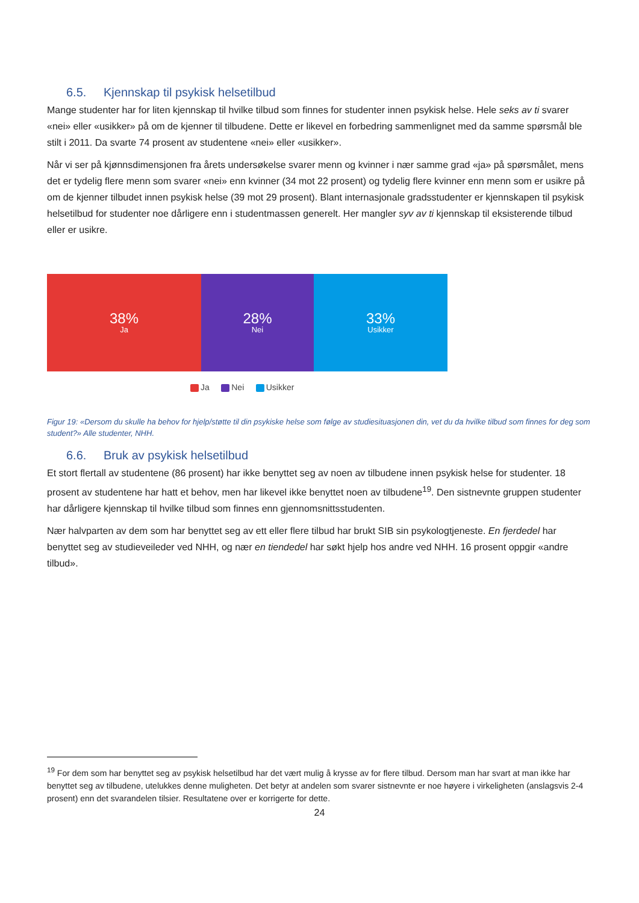6.5. Kjennskap til psykisk helsetilbud
Mange studenter har for liten kjennskap til hvilke tilbud som finnes for studenter innen psykisk helse. Hele seks av ti svarer «nei» eller «usikker» på om de kjenner til tilbudene. Dette er likevel en forbedring sammenlignet med da samme spørsmål ble stilt i 2011. Da svarte 74 prosent av studentene «nei» eller «usikker».
Når vi ser på kjønnsdimensjonen fra årets undersøkelse svarer menn og kvinner i nær samme grad «ja» på spørsmålet, mens det er tydelig flere menn som svarer «nei» enn kvinner (34 mot 22 prosent) og tydelig flere kvinner enn menn som er usikre på om de kjenner tilbudet innen psykisk helse (39 mot 29 prosent). Blant internasjonale gradsstudenter er kjennskapen til psykisk helsetilbud for studenter noe dårligere enn i studentmassen generelt. Her mangler syv av ti kjennskap til eksisterende tilbud eller er usikre.
38%
Ja
28%
Nei
33%
Usikker
Ja Nei Usikker
Figur 19: «Dersom du skulle ha behov for hjelp/støtte til din psykiske helse som følge av studiesituasjonen din, vet du da hvilke tilbud som finnes for deg som student?» Alle studenter, NHH.
6.6. Bruk av psykisk helsetilbud
Et stort flertall av studentene (86 prosent) har ikke benyttet seg av noen av tilbudene innen psykisk helse for studenter. 18 prosent av studentene har hatt et behov, men har likevel ikke benyttet noen av tilbudene<sup>19</sup>. Den sistnevnte gruppen studenter har dårligere kjennskap til hvilke tilbud som finnes enn gjennomsnittsstudenten.
Nær halvparten av dem som har benyttet seg av ett eller flere tilbud har brukt SIB sin psykologtjeneste. En fjerdedel har benyttet seg av studieveileder ved NHH, og nær en tiendedel har søkt hjelp hos andre ved NHH. 16 prosent oppgir «andre tilbud».
<sup>19</sup> For dem som har benyttet seg av psykisk helsetilbud har det vært mulig å krysse av for flere tilbud. Dersom man har svart at man ikke har benyttet seg av tilbudene, utelukkes denne muligheten. Det betyr at andelen som svarer sistnevnte er noe høyere i virkeligheten (anslagsvis 2-4 prosent) enn det svarandelen tilsier. Resultatene over er korrigerte for dette.
24